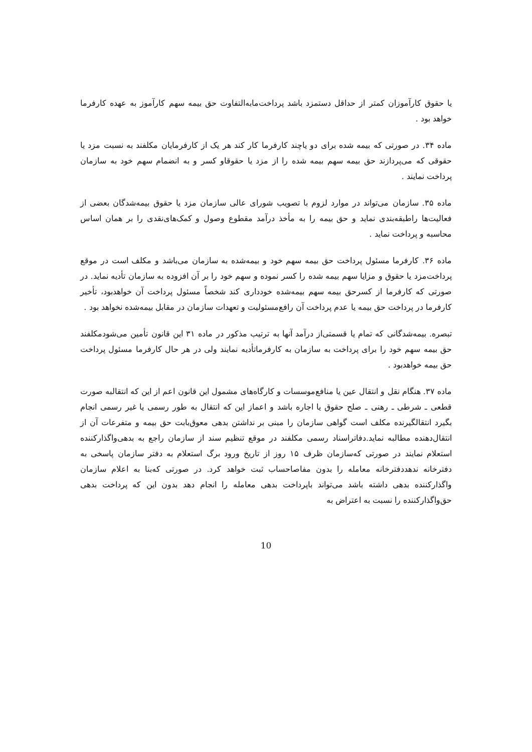یا حقوق کارآموزان کمتر از حداقل دستمزد باشد پرداخت‌مابه‌التفاوت حق بیمه سهم کارآموز به عهده کارفرما خواهد بود .
ماده ۳۴. در صورتی که بیمه شده برای دو یاچند کارفرما کار کند هر یک از کارفرمایان مکلفند به نسبت مزد یا حقوقی که می‌پردازند حق بیمه سهم بیمه شده را از مزد یا حقوقاو کسر و به انضمام سهم خود به سازمان پرداخت نمایند .
ماده ۳۵. سازمان می‌تواند در موارد لزوم با تصویب شورای عالی سازمان مزد یا حقوق بیمه‌شدگان بعضی از فعالیت‌ها راطبقه‌بندی نماید و حق بیمه را به مأخذ درآمد مقطوع وصول و کمک‌های‌نقدی را بر همان اساس محاسبه و پرداخت نماید .
ماده ۳۶. کارفرما مسئول پرداخت حق بیمه سهم خود و بیمه‌شده به سازمان می‌باشد و مکلف است در موقع پرداخت‌مزد یا حقوق و مزایا سهم بیمه شده را کسر نموده و سهم خود را بر آن افزوده به سازمان تأدیه نماید. در صورتی که کارفرما از کسرحق بیمه سهم بیمه‌شده خودداری کند شخصاً مسئول پرداخت آن خواهدبود، تأخیر کارفرما در پرداخت حق بیمه یا عدم پرداخت آن رافع‌مسئولیت و تعهدات سازمان در مقابل بیمه‌شده نخواهد بود .
تبصره. بیمه‌شدگانی که تمام یا قسمتی‌از درآمد آنها به ترتیب مذکور در ماده ۳۱ این قانون تأمین می‌شودمکلفند حق بیمه سهم خود را برای پرداخت به سازمان به کارفرماتأدیه نمایند ولی در هر حال کارفرما مسئول پرداخت حق بیمه خواهدبود .
ماده ۳۷. هنگام نقل و انتقال عین یا منافع‌موسسات و کارگاه‌های مشمول این قانون اعم از این که انتقالبه صورت قطعی ـ شرطی ـ رهنی ـ صلح حقوق یا اجاره باشد و اعماز این که انتقال به طور رسمی یا غیر رسمی انجام بگیرد انتقالگیرنده مکلف است گواهی سازمان را مبنی بر نداشتن بدهی معوق‌بابت حق بیمه و متفرعات آن از انتقال‌دهنده مطالبه نماید.دفاتراسناد رسمی مکلفند در موقع تنظیم سند از سازمان راجع به بدهی‌واگذارکننده استعلام نمایند در صورتی که‌سازمان ظرف ۱۵ روز از تاریخ ورود برگ استعلام به دفتر سازمان پاسخی به دفترخانه ندهددفترخانه معامله را بدون مفاصاحساب ثبت خواهد کرد. در صورتی که‌بنا به اعلام سازمان واگذارکننده بدهی داشته باشد می‌تواند باپرداخت بدهی معامله را انجام دهد بدون این که پرداخت بدهی حق‌واگذارکننده را نسبت به اعتراض به
10